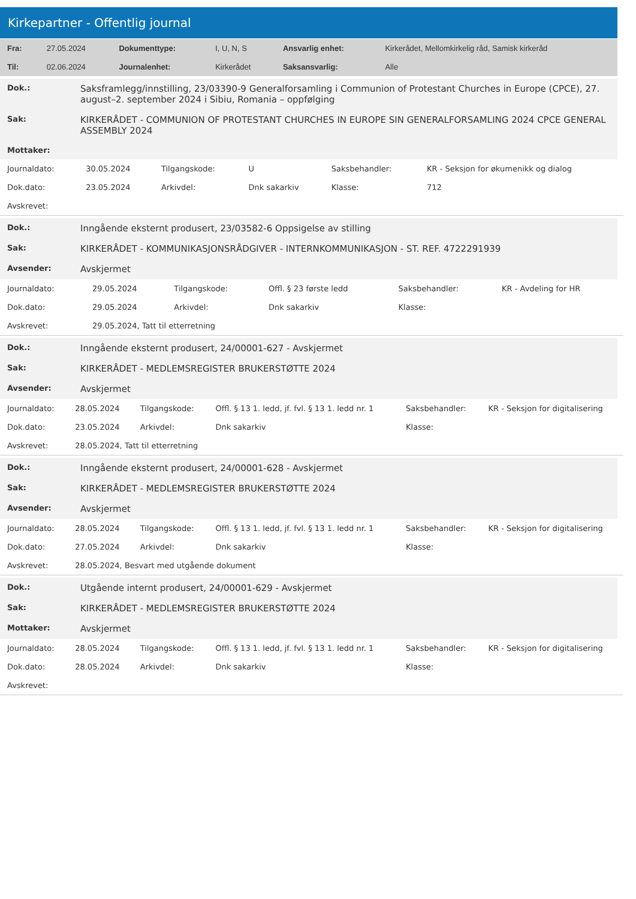Kirkepartner - Offentlig journal
| Fra: | 27.05.2024 | Dokumenttype: | I, U, N, S | Ansvarlig enhet: | Kirkerådet, Mellomkirkelig råd, Samisk kirkeråd |
| Til: | 02.06.2024 | Journalenhet: | Kirkerådet | Saksansvarlig: | Alle |
| Dok.: | Saksframlegg/innstilling, 23/03390-9 Generalforsamling i Communion of Protestant Churches in Europe (CPCE), 27. august–2. september 2024 i Sibiu, Romania – oppfølging |
| Sak: | KIRKERÅDET - COMMUNION OF PROTESTANT CHURCHES IN EUROPE SIN GENERALFORSAMLING 2024 CPCE GENERAL ASSEMBLY 2024 |
| Mottaker: | |
| Journaldato: | 30.05.2024 | Tilgangskode: | U | Saksbehandler: | KR - Seksjon for økumenikk og dialog |
| Dok.dato: | 23.05.2024 | Arkivdel: | Dnk sakarkiv | Klasse: | 712 |
| Avskrevet: | | | | | |
| Dok.: | Inngående eksternt produsert, 23/03582-6 Oppsigelse av stilling |
| Sak: | KIRKERÅDET - KOMMUNIKASJONSRÅDGIVER - INTERNKOMMUNIKASJON - ST. REF. 4722291939 |
| Avsender: | Avskjermet |
| Journaldato: | 29.05.2024 | Tilgangskode: | Offl. § 23 første ledd | Saksbehandler: | KR - Avdeling for HR |
| Dok.dato: | 29.05.2024 | Arkivdel: | Dnk sakarkiv | Klasse: | |
| Avskrevet: | 29.05.2024, Tatt til etterretning | | | | |
| Dok.: | Inngående eksternt produsert, 24/00001-627 - Avskjermet |
| Sak: | KIRKERÅDET - MEDLEMSREGISTER BRUKERSTØTTE 2024 |
| Avsender: | Avskjermet |
| Journaldato: | 28.05.2024 | Tilgangskode: | Offl. § 13 1. ledd, jf. fvl. § 13 1. ledd nr. 1 | Saksbehandler: | KR - Seksjon for digitalisering |
| Dok.dato: | 23.05.2024 | Arkivdel: | Dnk sakarkiv | Klasse: | |
| Avskrevet: | 28.05.2024, Tatt til etterretning | | | | |
| Dok.: | Inngående eksternt produsert, 24/00001-628 - Avskjermet |
| Sak: | KIRKERÅDET - MEDLEMSREGISTER BRUKERSTØTTE 2024 |
| Avsender: | Avskjermet |
| Journaldato: | 28.05.2024 | Tilgangskode: | Offl. § 13 1. ledd, jf. fvl. § 13 1. ledd nr. 1 | Saksbehandler: | KR - Seksjon for digitalisering |
| Dok.dato: | 27.05.2024 | Arkivdel: | Dnk sakarkiv | Klasse: | |
| Avskrevet: | 28.05.2024, Besvart med utgående dokument | | | | |
| Dok.: | Utgående internt produsert, 24/00001-629 - Avskjermet |
| Sak: | KIRKERÅDET - MEDLEMSREGISTER BRUKERSTØTTE 2024 |
| Mottaker: | Avskjermet |
| Journaldato: | 28.05.2024 | Tilgangskode: | Offl. § 13 1. ledd, jf. fvl. § 13 1. ledd nr. 1 | Saksbehandler: | KR - Seksjon for digitalisering |
| Dok.dato: | 28.05.2024 | Arkivdel: | Dnk sakarkiv | Klasse: | |
| Avskrevet: | | | | | |